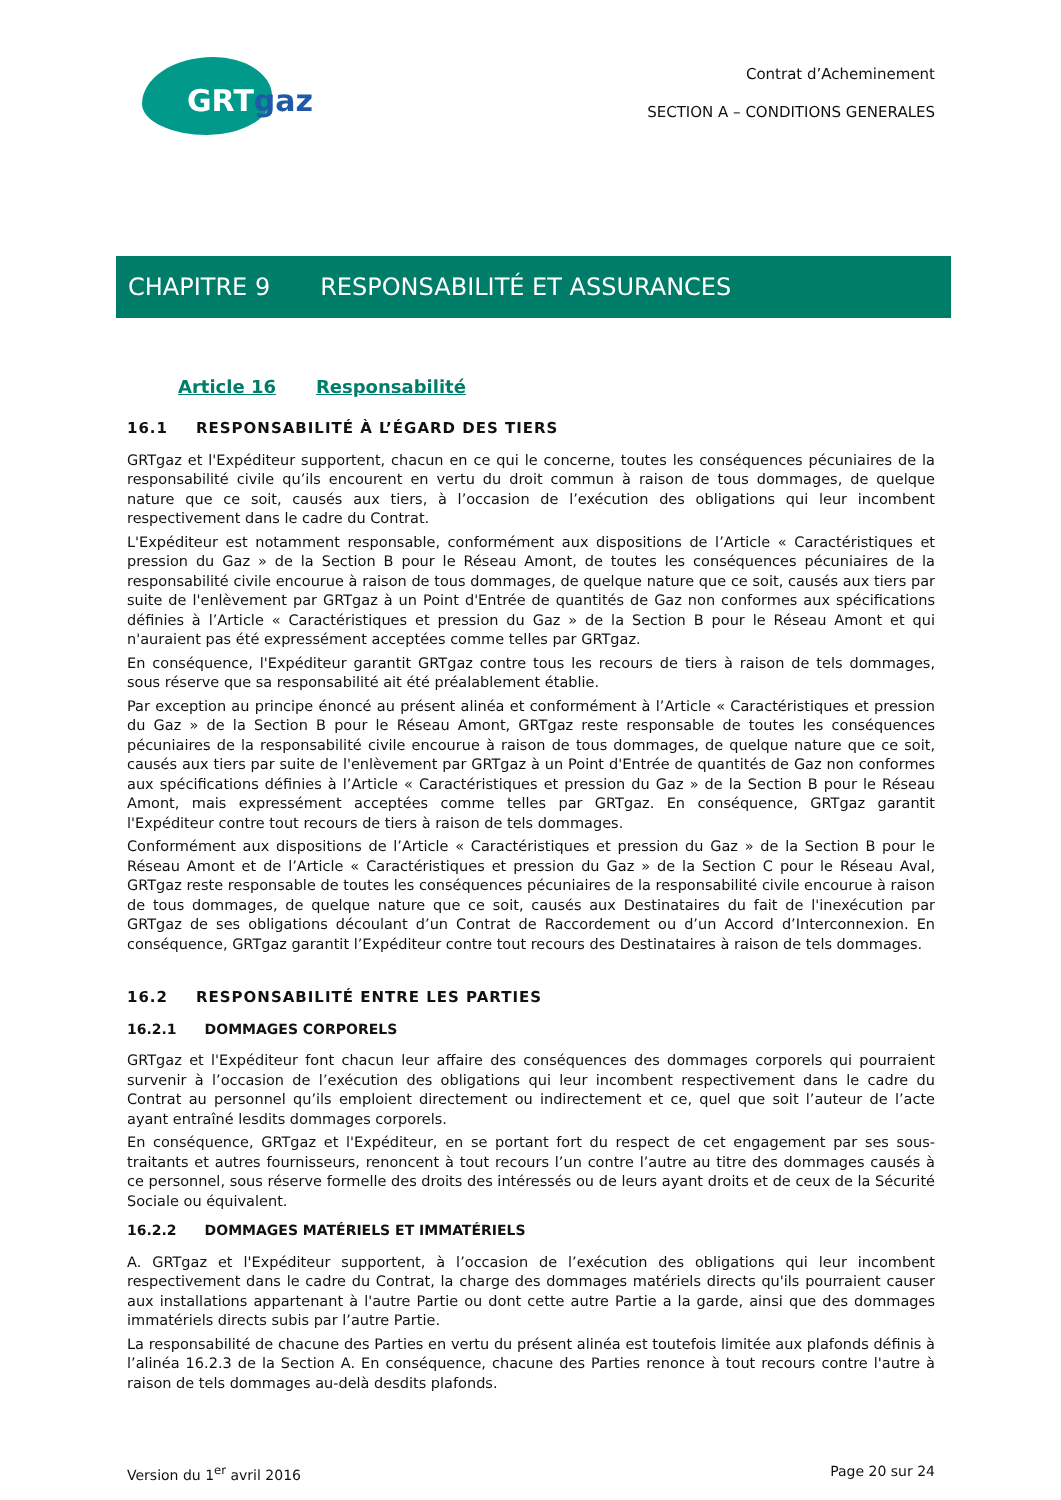GRTgaz
Contrat d’Acheminement
SECTION A – CONDITIONS GENERALES
CHAPITRE 9 RESPONSABILITÉ ET ASSURANCES
Article 16 Responsabilité
16.1 RESPONSABILITÉ À L’ÉGARD DES TIERS
GRTgaz et l'Expéditeur supportent, chacun en ce qui le concerne, toutes les conséquences pécuniaires de la responsabilité civile qu’ils encourent en vertu du droit commun à raison de tous dommages, de quelque nature que ce soit, causés aux tiers, à l’occasion de l’exécution des obligations qui leur incombent respectivement dans le cadre du Contrat.
L'Expéditeur est notamment responsable, conformément aux dispositions de l’Article « Caractéristiques et pression du Gaz » de la Section B pour le Réseau Amont, de toutes les conséquences pécuniaires de la responsabilité civile encourue à raison de tous dommages, de quelque nature que ce soit, causés aux tiers par suite de l'enlèvement par GRTgaz à un Point d'Entrée de quantités de Gaz non conformes aux spécifications définies à l’Article « Caractéristiques et pression du Gaz » de la Section B pour le Réseau Amont et qui n'auraient pas été expressément acceptées comme telles par GRTgaz.
En conséquence, l'Expéditeur garantit GRTgaz contre tous les recours de tiers à raison de tels dommages, sous réserve que sa responsabilité ait été préalablement établie.
Par exception au principe énoncé au présent alinéa et conformément à l’Article « Caractéristiques et pression du Gaz » de la Section B pour le Réseau Amont, GRTgaz reste responsable de toutes les conséquences pécuniaires de la responsabilité civile encourue à raison de tous dommages, de quelque nature que ce soit, causés aux tiers par suite de l'enlèvement par GRTgaz à un Point d'Entrée de quantités de Gaz non conformes aux spécifications définies à l’Article « Caractéristiques et pression du Gaz » de la Section B pour le Réseau Amont, mais expressément acceptées comme telles par GRTgaz. En conséquence, GRTgaz garantit l'Expéditeur contre tout recours de tiers à raison de tels dommages.
Conformément aux dispositions de l’Article « Caractéristiques et pression du Gaz » de la Section B pour le Réseau Amont et de l’Article « Caractéristiques et pression du Gaz » de la Section C pour le Réseau Aval, GRTgaz reste responsable de toutes les conséquences pécuniaires de la responsabilité civile encourue à raison de tous dommages, de quelque nature que ce soit, causés aux Destinataires du fait de l'inexécution par GRTgaz de ses obligations découlant d’un Contrat de Raccordement ou d’un Accord d’Interconnexion. En conséquence, GRTgaz garantit l’Expéditeur contre tout recours des Destinataires à raison de tels dommages.
16.2 RESPONSABILITÉ ENTRE LES PARTIES
16.2.1 DOMMAGES CORPORELS
GRTgaz et l'Expéditeur font chacun leur affaire des conséquences des dommages corporels qui pourraient survenir à l’occasion de l’exécution des obligations qui leur incombent respectivement dans le cadre du Contrat au personnel qu’ils emploient directement ou indirectement et ce, quel que soit l’auteur de l’acte ayant entraîné lesdits dommages corporels.
En conséquence, GRTgaz et l'Expéditeur, en se portant fort du respect de cet engagement par ses sous-traitants et autres fournisseurs, renoncent à tout recours l’un contre l’autre au titre des dommages causés à ce personnel, sous réserve formelle des droits des intéressés ou de leurs ayant droits et de ceux de la Sécurité Sociale ou équivalent.
16.2.2 DOMMAGES MATÉRIELS ET IMMATÉRIELS
A. GRTgaz et l'Expéditeur supportent, à l’occasion de l’exécution des obligations qui leur incombent respectivement dans le cadre du Contrat, la charge des dommages matériels directs qu'ils pourraient causer aux installations appartenant à l'autre Partie ou dont cette autre Partie a la garde, ainsi que des dommages immatériels directs subis par l’autre Partie.
La responsabilité de chacune des Parties en vertu du présent alinéa est toutefois limitée aux plafonds définis à l’alinéa 16.2.3 de la Section A. En conséquence, chacune des Parties renonce à tout recours contre l'autre à raison de tels dommages au-delà desdits plafonds.
Version du 1<sup>er</sup> avril 2016 Page 20 sur 24